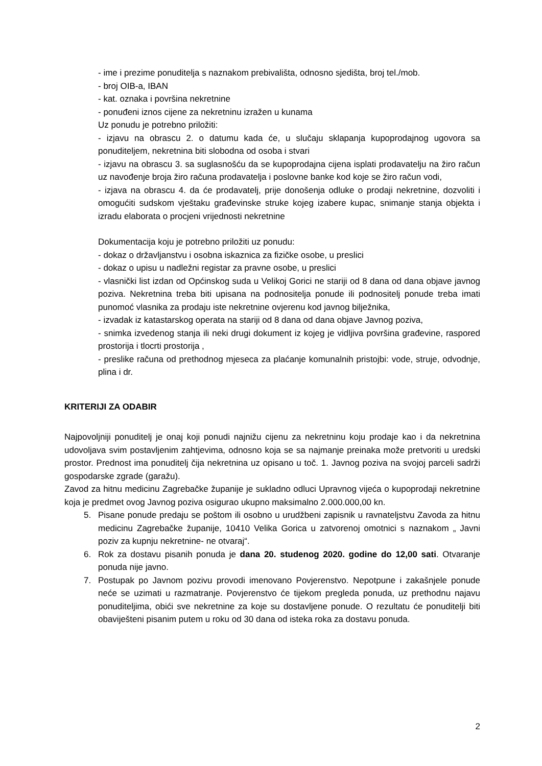- ime i prezime ponuditelja s naznakom prebivališta, odnosno sjedišta, broj tel./mob.
- broj OIB-a, IBAN
- kat. oznaka i površina nekretnine
- ponuđeni iznos cijene za nekretninu izražen u kunama
Uz ponudu je potrebno priložiti:
- izjavu na obrascu 2. o datumu kada će, u slučaju sklapanja kupoprodajnog ugovora sa ponuditeljem, nekretnina biti slobodna od osoba i stvari
- izjavu na obrascu 3. sa suglasnošću da se kupoprodajna cijena isplati prodavatelju na žiro račun uz navođenje broja žiro računa prodavatelja i poslovne banke kod koje se žiro račun vodi,
- izjava na obrascu 4. da će prodavatelj, prije donošenja odluke o prodaji nekretnine, dozvoliti i omogućiti sudskom vještaku građevinske struke kojeg izabere kupac, snimanje stanja objekta i izradu elaborata o procjeni vrijednosti nekretnine
Dokumentacija koju je potrebno priložiti uz ponudu:
- dokaz o državljanstvu i osobna iskaznica za fizičke osobe, u preslici
- dokaz o upisu u nadležni registar za pravne osobe, u preslici
- vlasnički list izdan od Općinskog suda u Velikoj Gorici ne stariji od 8 dana od dana objave javnog poziva. Nekretnina treba biti upisana na podnositelja ponude ili podnositelj ponude treba imati punomoć vlasnika za prodaju iste nekretnine ovjerenu kod javnog bilježnika,
- izvadak iz katastarskog operata na stariji od 8 dana od dana objave Javnog poziva,
- snimka izvedenog stanja ili neki drugi dokument iz kojeg je vidljiva površina građevine, raspored prostorija i tlocrti prostorija ,
- preslike računa od prethodnog mjeseca za plaćanje komunalnih pristojbi: vode, struje, odvodnje, plina i dr.
KRITERIJI ZA ODABIR
Najpovoljniji ponuditelj je onaj koji ponudi najnižu cijenu za nekretninu koju prodaje kao i da nekretnina udovoljava svim postavljenim zahtjevima, odnosno koja se sa najmanje preinaka može pretvoriti u uredski prostor. Prednost ima ponuditelj čija nekretnina uz opisano u toč. 1. Javnog poziva na svojoj parceli sadrži gospodarske zgrade (garažu).
Zavod za hitnu medicinu Zagrebačke županije je sukladno odluci Upravnog vijeća o kupoprodaji nekretnine koja je predmet ovog Javnog poziva osigurao ukupno maksimalno 2.000.000,00 kn.
5. Pisane ponude predaju se poštom ili osobno u urudžbeni zapisnik u ravnateljstvu Zavoda za hitnu medicinu Zagrebačke županije, 10410 Velika Gorica u zatvorenoj omotnici s naznakom „ Javni poziv za kupnju nekretnine- ne otvaraj“.
6. Rok za dostavu pisanih ponuda je dana 20. studenog 2020. godine do 12,00 sati. Otvaranje ponuda nije javno.
7. Postupak po Javnom pozivu provodi imenovano Povjerenstvo. Nepotpune i zakašnjele ponude neće se uzimati u razmatranje. Povjerenstvo će tijekom pregleda ponuda, uz prethodnu najavu ponuditeljima, obići sve nekretnine za koje su dostavljene ponude. O rezultatu će ponuditelji biti obaviješteni pisanim putem u roku od 30 dana od isteka roka za dostavu ponuda.
2